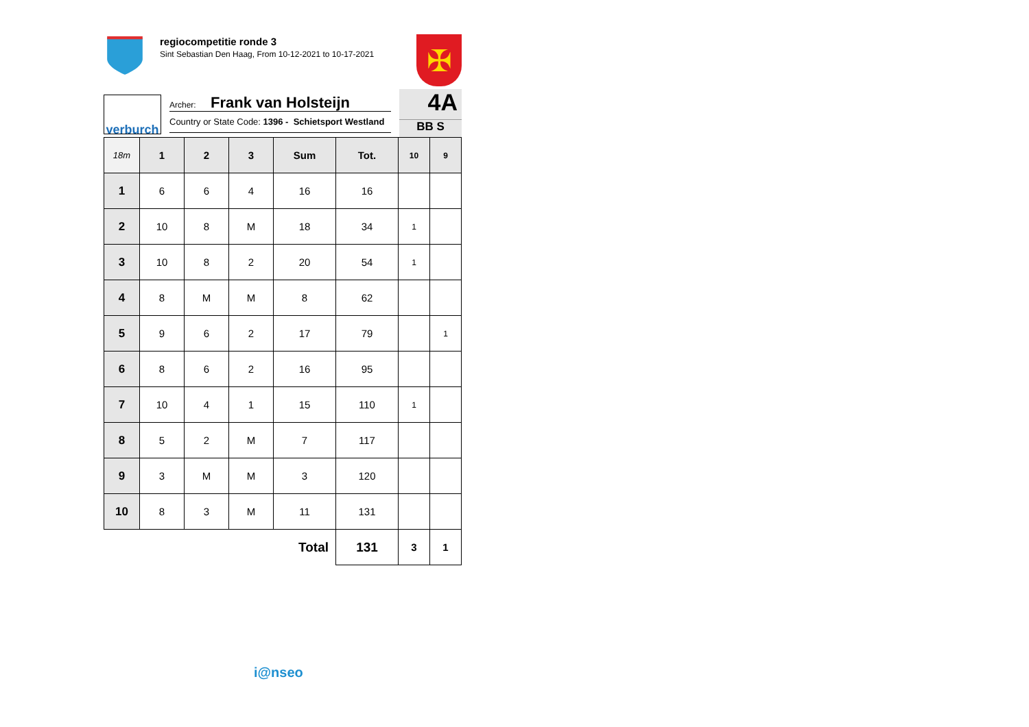regiocompetitie ronde 3
Sint Sebastian Den Haag, From 10-12-2021 to 10-17-2021
✠
verburch
Archer: Frank van Holsteijn
Country or State Code: 1396 - Schietsport Westland
4A
BB S
| 18m | 1 | 2 | 3 | Sum | Tot. | 10 | 9 |
| --- | --- | --- | --- | --- | --- | --- | --- |
| 1 | 6 | 6 | 4 | 16 | 16 | | |
| 2 | 10 | 8 | M | 18 | 34 | 1 | |
| 3 | 10 | 8 | 2 | 20 | 54 | 1 | |
| 4 | 8 | M | M | 8 | 62 | | |
| 5 | 9 | 6 | 2 | 17 | 79 | | 1 |
| 6 | 8 | 6 | 2 | 16 | 95 | | |
| 7 | 10 | 4 | 1 | 15 | 110 | 1 | |
| 8 | 5 | 2 | M | 7 | 117 | | |
| 9 | 3 | M | M | 3 | 120 | | |
| 10 | 8 | 3 | M | 11 | 131 | | |
| Total | | | | | 131 | 3 | 1 |
i@nseo